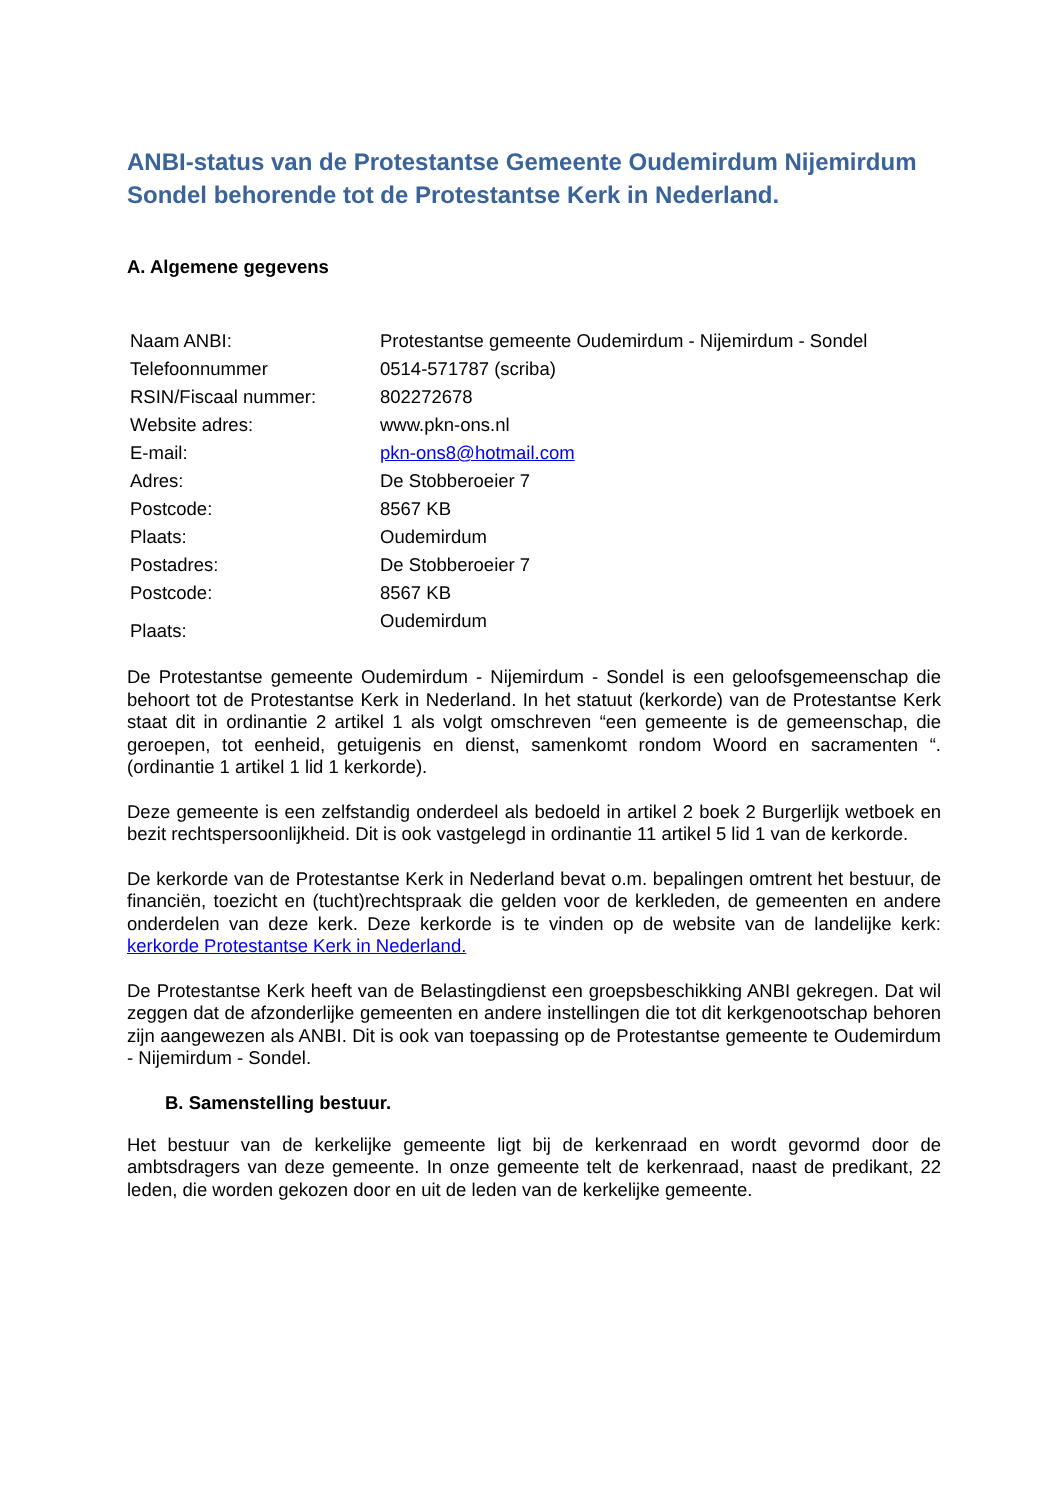ANBI-status van de Protestantse Gemeente Oudemirdum Nijemirdum Sondel behorende tot de Protestantse Kerk in Nederland.
A. Algemene gegevens
| Naam ANBI: | Protestantse gemeente Oudemirdum - Nijemirdum - Sondel |
| Telefoonnummer | 0514-571787 (scriba) |
| RSIN/Fiscaal nummer: | 802272678 |
| Website adres: | www.pkn-ons.nl |
| E-mail: | pkn-ons8@hotmail.com |
| Adres: | De Stobberoeier 7 |
| Postcode: | 8567 KB |
| Plaats: | Oudemirdum |
| Postadres: | De Stobberoeier 7 |
| Postcode: | 8567 KB |
| Plaats: | Oudemirdum |
De Protestantse gemeente Oudemirdum - Nijemirdum - Sondel is een geloofsgemeenschap die behoort tot de Protestantse Kerk in Nederland. In het statuut (kerkorde) van de Protestantse Kerk staat dit in ordinantie 2 artikel 1 als volgt omschreven “een gemeente is de gemeenschap, die geroepen, tot eenheid, getuigenis en dienst, samenkomt rondom Woord en sacramenten “. (ordinantie 1 artikel 1 lid 1 kerkorde).
Deze gemeente is een zelfstandig onderdeel als bedoeld in artikel 2 boek 2 Burgerlijk wetboek en bezit rechtspersoonlijkheid. Dit is ook vastgelegd in ordinantie 11 artikel 5 lid 1 van de kerkorde.
De kerkorde van de Protestantse Kerk in Nederland bevat o.m. bepalingen omtrent het bestuur, de financiën, toezicht en (tucht)rechtspraak die gelden voor de kerkleden, de gemeenten en andere onderdelen van deze kerk. Deze kerkorde is te vinden op de website van de landelijke kerk: kerkorde Protestantse Kerk in Nederland.
De Protestantse Kerk heeft van de Belastingdienst een groepsbeschikking ANBI gekregen. Dat wil zeggen dat de afzonderlijke gemeenten en andere instellingen die tot dit kerkgenootschap behoren zijn aangewezen als ANBI. Dit is ook van toepassing op de Protestantse gemeente te Oudemirdum - Nijemirdum - Sondel.
B. Samenstelling bestuur.
Het bestuur van de kerkelijke gemeente ligt bij de kerkenraad en wordt gevormd door de ambtsdragers van deze gemeente. In onze gemeente telt de kerkenraad, naast de predikant, 22 leden, die worden gekozen door en uit de leden van de kerkelijke gemeente.